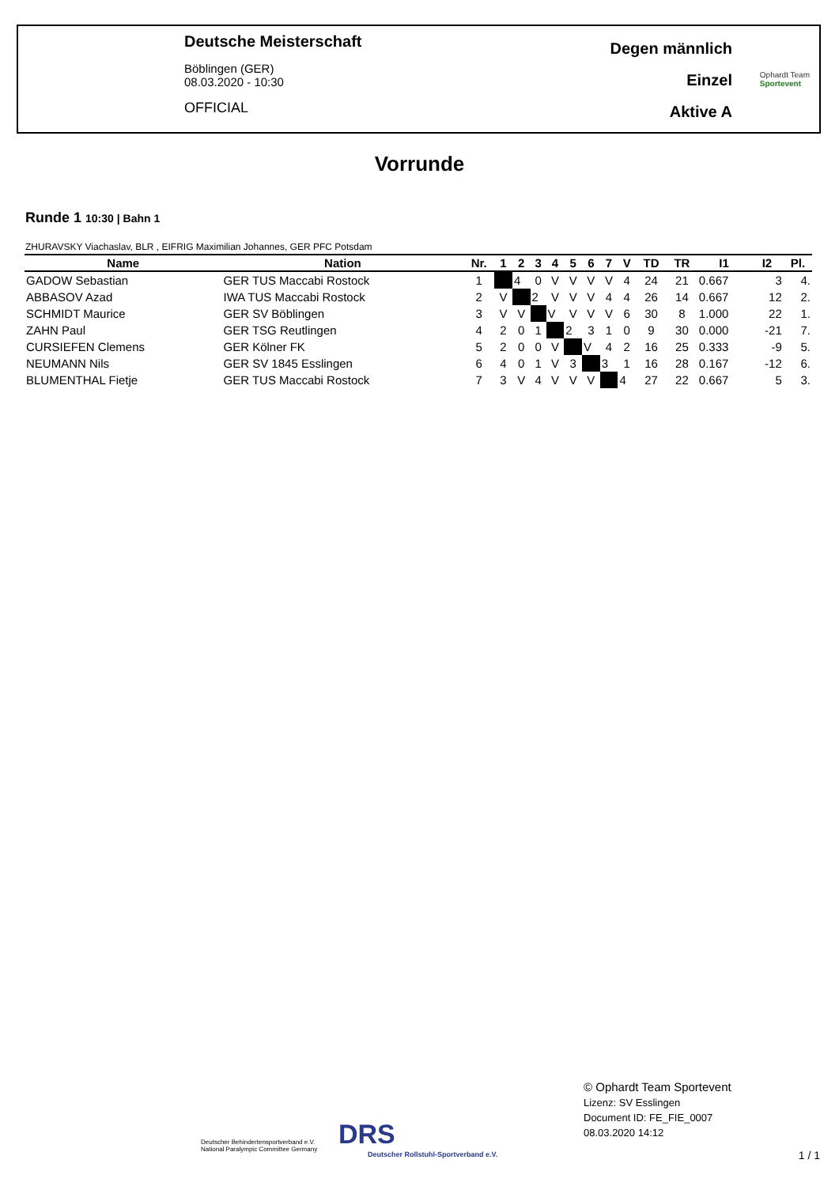Deutsche Meisterschaft
Böblingen (GER)
08.03.2020 - 10:30
OFFICIAL
Degen männlich
Einzel
Aktive A
Ophardt Team
Sportevent
Vorrunde
Runde 1 10:30 | Bahn 1
ZHURAVSKY Viachaslav, BLR , EIFRIG Maximilian Johannes, GER PFC Potsdam
| Name | Nation | Nr. | 1 | 2 | 3 | 4 | 5 | 6 | 7 | V | TD | TR | I1 | I2 | Pl. |
| --- | --- | --- | --- | --- | --- | --- | --- | --- | --- | --- | --- | --- | --- | --- | --- |
| GADOW Sebastian | GER TUS Maccabi Rostock | 1 | | 4 | 0 | V | V | V | V | 4 | 24 | 21 | 0.667 | 3 | 4. |
| ABBASOV Azad | IWA TUS Maccabi Rostock | 2 | V | | 2 | V | V | V | 4 | 4 | 26 | 14 | 0.667 | 12 | 2. |
| SCHMIDT Maurice | GER SV Böblingen | 3 | V | V | | V | V | V | V | 6 | 30 | 8 | 1.000 | 22 | 1. |
| ZAHN Paul | GER TSG Reutlingen | 4 | 2 | 0 | 1 | | 2 | 3 | 1 | 0 | 9 | 30 | 0.000 | -21 | 7. |
| CURSIEFEN Clemens | GER Kölner FK | 5 | 2 | 0 | 0 | V | | V | 4 | 2 | 16 | 25 | 0.333 | -9 | 5. |
| NEUMANN Nils | GER SV 1845 Esslingen | 6 | 4 | 0 | 1 | V | 3 | | 3 | 1 | 16 | 28 | 0.167 | -12 | 6. |
| BLUMENTHAL Fietje | GER TUS Maccabi Rostock | 7 | 3 | V | 4 | V | V | V | | 4 | 27 | 22 | 0.667 | 5 | 3. |
Deutscher Behindertensportverband e.V.
National Paralympic Committee Germany
DRS
Deutscher Rollstuhl-Sportverband e.V.
© Ophardt Team Sportevent
Lizenz: SV Esslingen
Document ID: FE_FIE_0007
08.03.2020 14:12
1 / 1